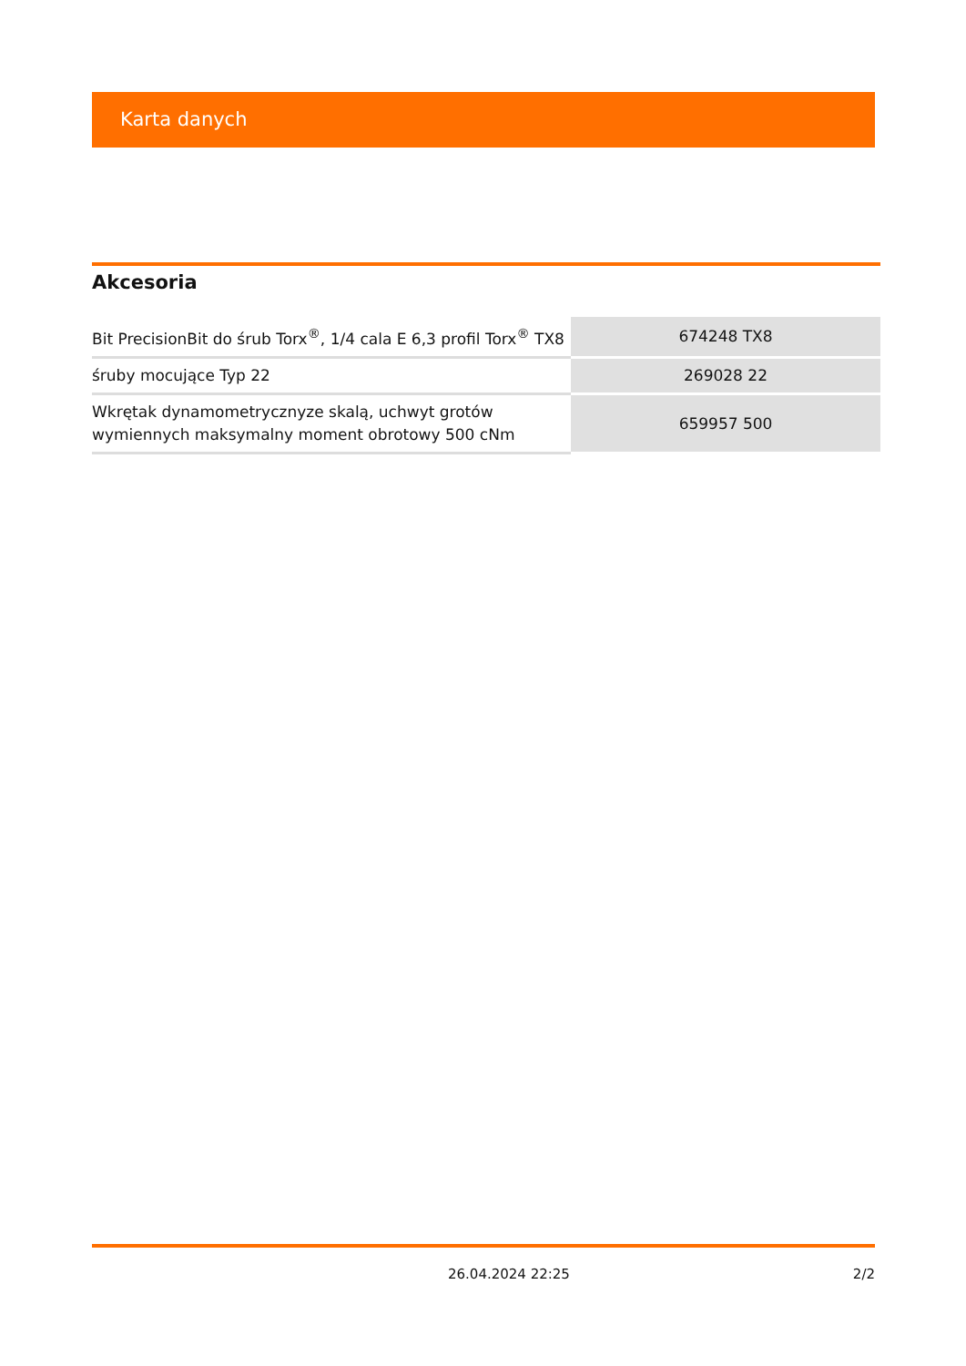Karta danych
Akcesoria
| Bit PrecisionBit do śrub Torx<sup>®</sup>, 1/4 cala E 6,3 profil Torx<sup>®</sup> TX8 | 674248 TX8 |
| śruby mocujące Typ 22 | 269028 22 |
| Wkrętak dynamometrycznyze skalą, uchwyt grotów wymiennych maksymalny moment obrotowy 500 cNm | 659957 500 |
26.04.2024 22:25 2/2